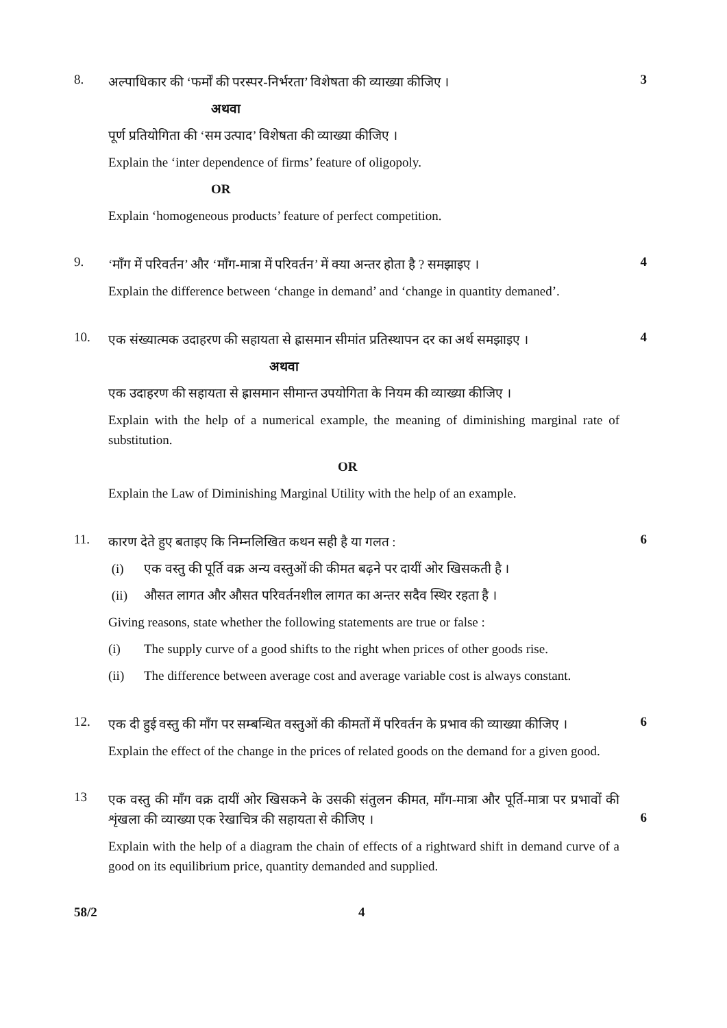8.
अल्पाधिकार की ‘फर्मों की परस्पर-निर्भरता’ विशेषता की व्याख्या कीजिए ।
अथवा
पूर्ण प्रतियोगिता की ‘सम उत्पाद’ विशेषता की व्याख्या कीजिए ।
Explain the ‘inter dependence of firms’ feature of oligopoly.
OR
Explain ‘homogeneous products’ feature of perfect competition.
3
9.
‘माँग में परिवर्तन’ और ‘माँग-मात्रा में परिवर्तन’ में क्या अन्तर होता है ? समझाइए ।
Explain the difference between ‘change in demand’ and ‘change in quantity demaned’.
4
10.
एक संख्यात्मक उदाहरण की सहायता से ह्रासमान सीमांत प्रतिस्थापन दर का अर्थ समझाइए ।
अथवा
एक उदाहरण की सहायता से ह्रासमान सीमान्त उपयोगिता के नियम की व्याख्या कीजिए ।
Explain with the help of a numerical example, the meaning of diminishing marginal rate of substitution.
OR
Explain the Law of Diminishing Marginal Utility with the help of an example.
4
11.
कारण देते हुए बताइए कि निम्नलिखित कथन सही है या गलत :
(i) एक वस्तु की पूर्ति वक्र अन्य वस्तुओं की कीमत बढ़ने पर दायीं ओर खिसकती है ।
(ii) औसत लागत और औसत परिवर्तनशील लागत का अन्तर सदैव स्थिर रहता है ।
Giving reasons, state whether the following statements are true or false :
(i) The supply curve of a good shifts to the right when prices of other goods rise.
(ii) The difference between average cost and average variable cost is always constant.
6
12.
एक दी हुई वस्तु की माँग पर सम्बन्धित वस्तुओं की कीमतों में परिवर्तन के प्रभाव की व्याख्या कीजिए ।
Explain the effect of the change in the prices of related goods on the demand for a given good.
6
13
एक वस्तु की माँग वक्र दायीं ओर खिसकने के उसकी संतुलन कीमत, माँग-मात्रा और पूर्ति-मात्रा पर प्रभावों की शृंखला की व्याख्या एक रेखाचित्र की सहायता से कीजिए ।
Explain with the help of a diagram the chain of effects of a rightward shift in demand curve of a good on its equilibrium price, quantity demanded and supplied.
6
58/2 4